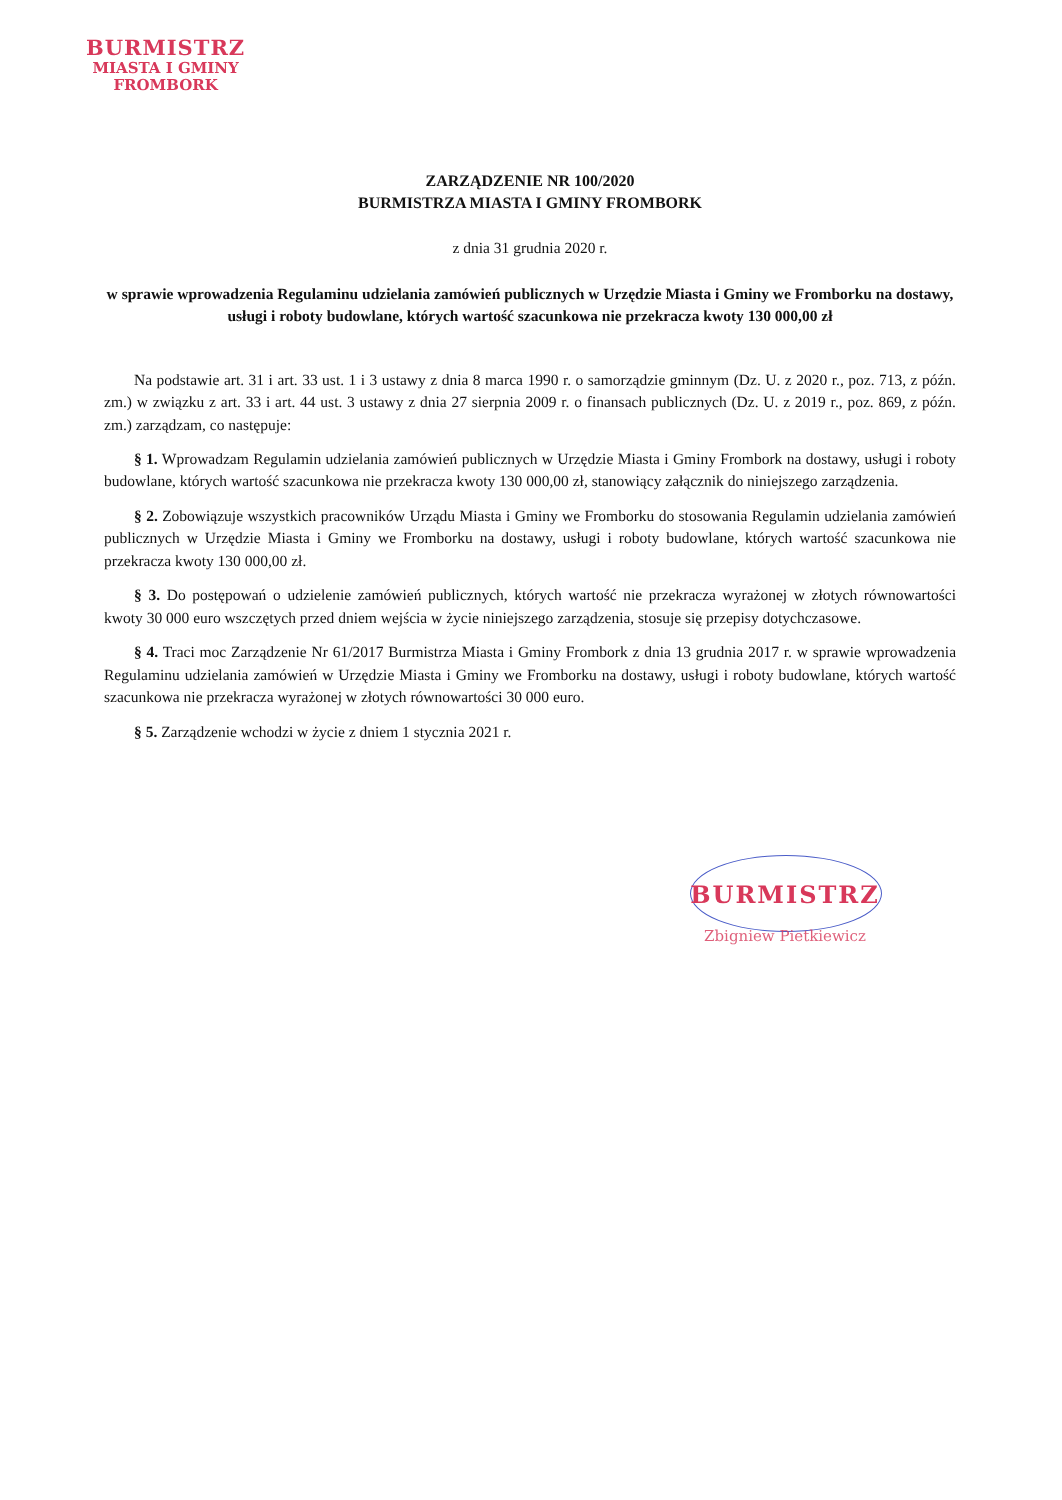BURMISTRZ
MIASTA I GMINY
FROMBORK
ZARZĄDZENIE NR 100/2020
BURMISTRZA MIASTA I GMINY FROMBORK
z dnia 31 grudnia 2020 r.
w sprawie wprowadzenia Regulaminu udzielania zamówień publicznych w Urzędzie Miasta i Gminy we Fromborku na dostawy, usługi i roboty budowlane, których wartość szacunkowa nie przekracza kwoty 130 000,00 zł
Na podstawie art. 31 i art. 33 ust. 1 i 3 ustawy z dnia 8 marca 1990 r. o samorządzie gminnym (Dz. U. z 2020 r., poz. 713, z późn. zm.) w związku z art. 33 i art. 44 ust. 3 ustawy z dnia 27 sierpnia 2009 r. o finansach publicznych (Dz. U. z 2019 r., poz. 869, z późn. zm.) zarządzam, co następuje:
§ 1. Wprowadzam Regulamin udzielania zamówień publicznych w Urzędzie Miasta i Gminy Frombork na dostawy, usługi i roboty budowlane, których wartość szacunkowa nie przekracza kwoty 130 000,00 zł, stanowiący załącznik do niniejszego zarządzenia.
§ 2. Zobowiązuje wszystkich pracowników Urządu Miasta i Gminy we Fromborku do stosowania Regulamin udzielania zamówień publicznych w Urzędzie Miasta i Gminy we Fromborku na dostawy, usługi i roboty budowlane, których wartość szacunkowa nie przekracza kwoty 130 000,00 zł.
§ 3. Do postępowań o udzielenie zamówień publicznych, których wartość nie przekracza wyrażonej w złotych równowartości kwoty 30 000 euro wszczętych przed dniem wejścia w życie niniejszego zarządzenia, stosuje się przepisy dotychczasowe.
§ 4. Traci moc Zarządzenie Nr 61/2017 Burmistrza Miasta i Gminy Frombork z dnia 13 grudnia 2017 r. w sprawie wprowadzenia Regulaminu udzielania zamówień w Urzędzie Miasta i Gminy we Fromborku na dostawy, usługi i roboty budowlane, których wartość szacunkowa nie przekracza wyrażonej w złotych równowartości 30 000 euro.
§ 5. Zarządzenie wchodzi w życie z dniem 1 stycznia 2021 r.
BURMISTRZ
Zbigniew Pietkiewicz